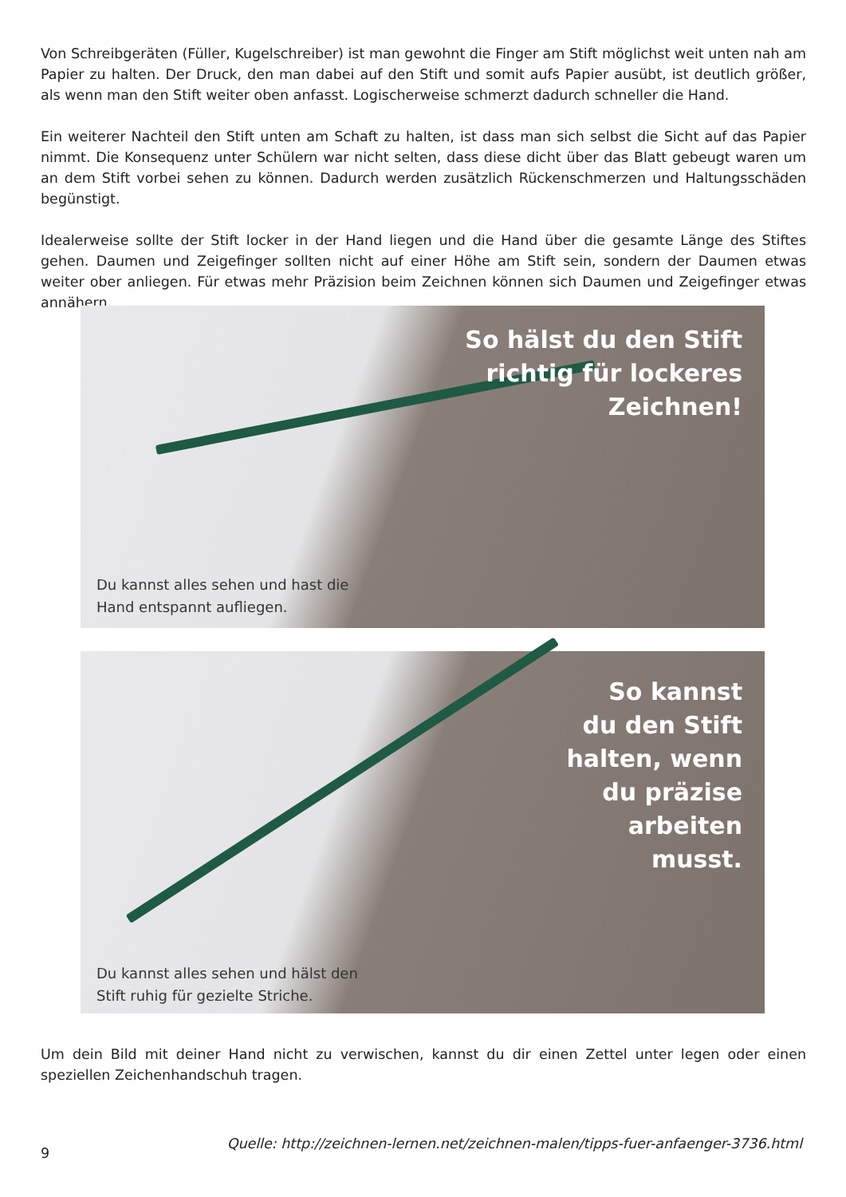Von Schreibgeräten (Füller, Kugelschreiber) ist man gewohnt die Finger am Stift möglichst weit unten nah am Papier zu halten. Der Druck, den man dabei auf den Stift und somit aufs Papier ausübt, ist deutlich größer, als wenn man den Stift weiter oben anfasst. Logischerweise schmerzt dadurch schneller die Hand.
Ein weiterer Nachteil den Stift unten am Schaft zu halten, ist dass man sich selbst die Sicht auf das Papier nimmt. Die Konsequenz unter Schülern war nicht selten, dass diese dicht über das Blatt gebeugt waren um an dem Stift vorbei sehen zu können. Dadurch werden zusätzlich Rückenschmerzen und Haltungsschäden begünstigt.
Idealerweise sollte der Stift locker in der Hand liegen und die Hand über die gesamte Länge des Stiftes gehen. Daumen und Zeigefinger sollten nicht auf einer Höhe am Stift sein, sondern der Daumen etwas weiter ober anliegen. Für etwas mehr Präzision beim Zeichnen können sich Daumen und Zeigefinger etwas annähern.
So hälst du den Stift
richtig für lockeres
Zeichnen!
Du kannst alles sehen und hast die Hand entspannt aufliegen.
So kannst
du den Stift
halten, wenn
du präzise
arbeiten
musst.
Du kannst alles sehen und hälst den Stift ruhig für gezielte Striche.
Um dein Bild mit deiner Hand nicht zu verwischen, kannst du dir einen Zettel unter legen oder einen speziellen Zeichenhandschuh tragen.
9 Quelle: http://zeichnen-lernen.net/zeichnen-malen/tipps-fuer-anfaenger-3736.html